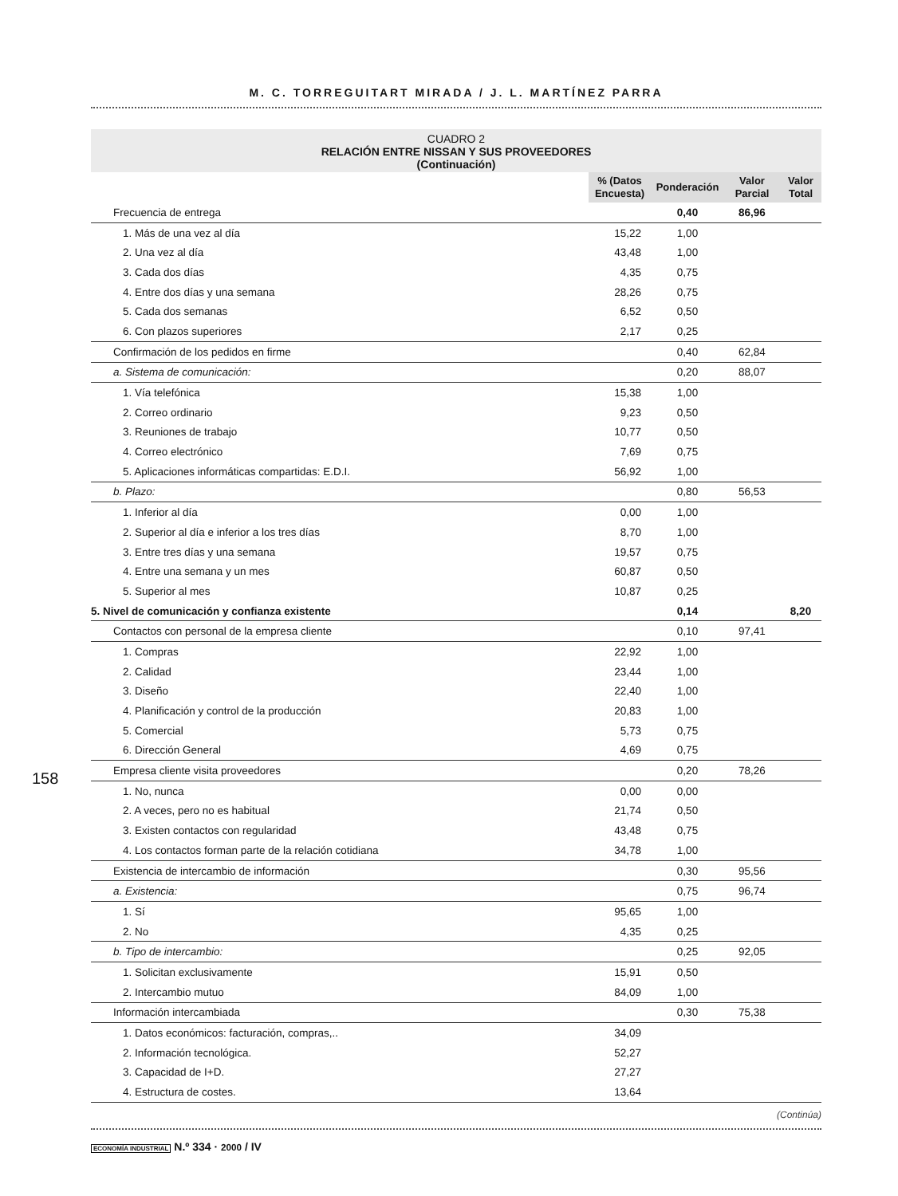M. C. TORREGUITART MIRADA / J. L. MARTÍNEZ PARRA
158
CUADRO 2
RELACIÓN ENTRE NISSAN Y SUS PROVEEDORES
(Continuación)
| | % (Datos Encuesta) | Ponderación | Valor Parcial | Valor Total |
| Frecuencia de entrega | | 0,40 | 86,96 | |
| 1. Más de una vez al día | 15,22 | 1,00 | | |
| 2. Una vez al día | 43,48 | 1,00 | | |
| 3. Cada dos días | 4,35 | 0,75 | | |
| 4. Entre dos días y una semana | 28,26 | 0,75 | | |
| 5. Cada dos semanas | 6,52 | 0,50 | | |
| 6. Con plazos superiores | 2,17 | 0,25 | | |
| Confirmación de los pedidos en firme | | 0,40 | 62,84 | |
| a. Sistema de comunicación: | | 0,20 | 88,07 | |
| 1. Vía telefónica | 15,38 | 1,00 | | |
| 2. Correo ordinario | 9,23 | 0,50 | | |
| 3. Reuniones de trabajo | 10,77 | 0,50 | | |
| 4. Correo electrónico | 7,69 | 0,75 | | |
| 5. Aplicaciones informáticas compartidas: E.D.I. | 56,92 | 1,00 | | |
| b. Plazo: | | 0,80 | 56,53 | |
| 1. Inferior al día | 0,00 | 1,00 | | |
| 2. Superior al día e inferior a los tres días | 8,70 | 1,00 | | |
| 3. Entre tres días y una semana | 19,57 | 0,75 | | |
| 4. Entre una semana y un mes | 60,87 | 0,50 | | |
| 5. Superior al mes | 10,87 | 0,25 | | |
| 5. Nivel de comunicación y confianza existente | | 0,14 | | 8,20 |
| Contactos con personal de la empresa cliente | | 0,10 | 97,41 | |
| 1. Compras | 22,92 | 1,00 | | |
| 2. Calidad | 23,44 | 1,00 | | |
| 3. Diseño | 22,40 | 1,00 | | |
| 4. Planificación y control de la producción | 20,83 | 1,00 | | |
| 5. Comercial | 5,73 | 0,75 | | |
| 6. Dirección General | 4,69 | 0,75 | | |
| Empresa cliente visita proveedores | | 0,20 | 78,26 | |
| 1. No, nunca | 0,00 | 0,00 | | |
| 2. A veces, pero no es habitual | 21,74 | 0,50 | | |
| 3. Existen contactos con regularidad | 43,48 | 0,75 | | |
| 4. Los contactos forman parte de la relación cotidiana | 34,78 | 1,00 | | |
| Existencia de intercambio de información | | 0,30 | 95,56 | |
| a. Existencia: | | 0,75 | 96,74 | |
| 1. Sí | 95,65 | 1,00 | | |
| 2. No | 4,35 | 0,25 | | |
| b. Tipo de intercambio: | | 0,25 | 92,05 | |
| 1. Solicitan exclusivamente | 15,91 | 0,50 | | |
| 2. Intercambio mutuo | 84,09 | 1,00 | | |
| Información intercambiada | | 0,30 | 75,38 | |
| 1. Datos económicos: facturación, compras,.. | 34,09 | | | |
| 2. Información tecnológica. | 52,27 | | | |
| 3. Capacidad de I+D. | 27,27 | | | |
| 4. Estructura de costes. | 13,64 | | | |
(Continúa)
ECONOMÍA INDUSTRIAL N.º 334 · 2000 / IV